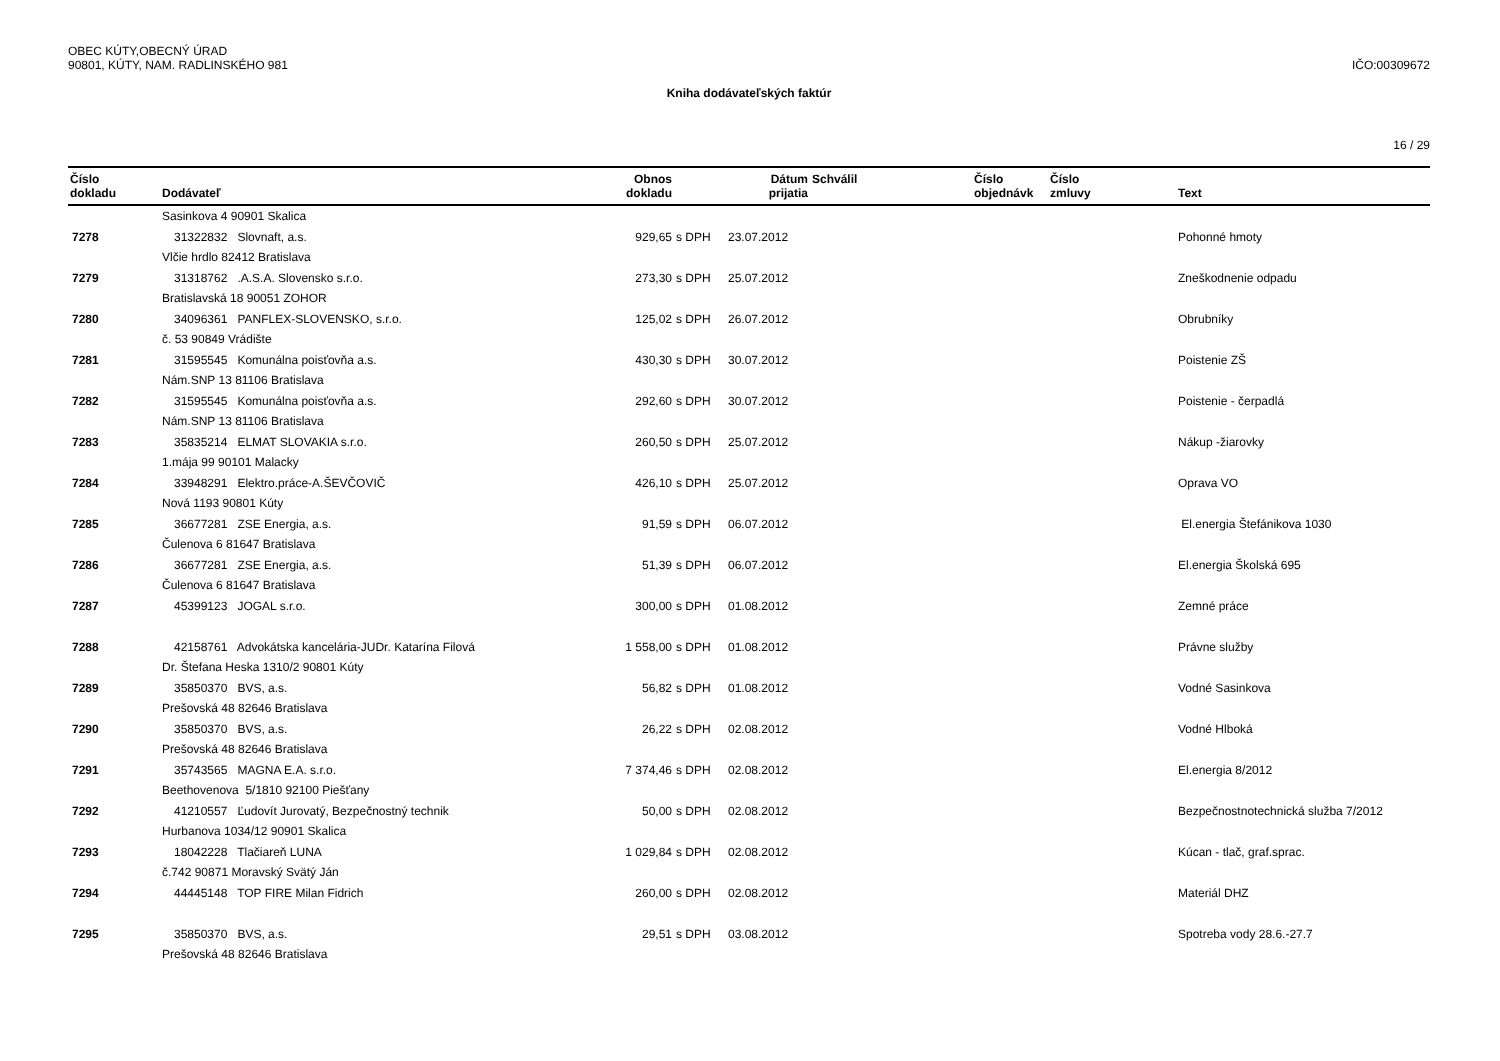OBEC KÚTY,OBECNÝ ÚRAD
90801, KÚTY, NAM. RADLINSKÉHO 981
IČO:00309672
Kniha dodávateľských faktúr
16 / 29
| Číslo dokladu | Dodávateľ | Obnos dokladu | | Dátum prijatia | Schválil | Číslo objednávk | Číslo zmluvy | Text |
| --- | --- | --- | --- | --- | --- | --- | --- | --- |
| | Sasinkova 4 90901 Skalica | | | | | | | |
| 7278 | 31322832 Slovnaft, a.s. | 929,65 | s DPH | 23.07.2012 | | | | Pohonné hmoty |
| | Vlčie hrdlo 82412 Bratislava | | | | | | | |
| 7279 | 31318762 .A.S.A. Slovensko s.r.o. | 273,30 | s DPH | 25.07.2012 | | | | Zneškodnenie odpadu |
| | Bratislavská 18 90051 ZOHOR | | | | | | | |
| 7280 | 34096361 PANFLEX-SLOVENSKO, s.r.o. | 125,02 | s DPH | 26.07.2012 | | | | Obrubníky |
| | č. 53 90849 Vrádište | | | | | | | |
| 7281 | 31595545 Komunálna poisťovňa a.s. | 430,30 | s DPH | 30.07.2012 | | | | Poistenie ZŠ |
| | Nám.SNP 13 81106 Bratislava | | | | | | | |
| 7282 | 31595545 Komunálna poisťovňa a.s. | 292,60 | s DPH | 30.07.2012 | | | | Poistenie - čerpadlá |
| | Nám.SNP 13 81106 Bratislava | | | | | | | |
| 7283 | 35835214 ELMAT SLOVAKIA s.r.o. | 260,50 | s DPH | 25.07.2012 | | | | Nákup -žiarovky |
| | 1.mája 99 90101 Malacky | | | | | | | |
| 7284 | 33948291 Elektro.práce-A.ŠEVČOVIČ | 426,10 | s DPH | 25.07.2012 | | | | Oprava VO |
| | Nová 1193 90801 Kúty | | | | | | | |
| 7285 | 36677281 ZSE Energia, a.s. | 91,59 | s DPH | 06.07.2012 | | | | El.energia Štefánikova 1030 |
| | Čulenova 6 81647 Bratislava | | | | | | | |
| 7286 | 36677281 ZSE Energia, a.s. | 51,39 | s DPH | 06.07.2012 | | | | El.energia Školská 695 |
| | Čulenova 6 81647 Bratislava | | | | | | | |
| 7287 | 45399123 JOGAL s.r.o. | 300,00 | s DPH | 01.08.2012 | | | | Zemné práce |
| 7288 | 42158761 Advokátska kancelária-JUDr. Katarína Filová | 1 558,00 | s DPH | 01.08.2012 | | | | Právne služby |
| | Dr. Štefana Heska 1310/2 90801 Kúty | | | | | | | |
| 7289 | 35850370 BVS, a.s. | 56,82 | s DPH | 01.08.2012 | | | | Vodné Sasinkova |
| | Prešovská 48 82646 Bratislava | | | | | | | |
| 7290 | 35850370 BVS, a.s. | 26,22 | s DPH | 02.08.2012 | | | | Vodné Hlboká |
| | Prešovská 48 82646 Bratislava | | | | | | | |
| 7291 | 35743565 MAGNA E.A. s.r.o. | 7 374,46 | s DPH | 02.08.2012 | | | | El.energia 8/2012 |
| | Beethovenova 5/1810 92100 Piešťany | | | | | | | |
| 7292 | 41210557 Ľudovít Jurovatý, Bezpečnostný technik | 50,00 | s DPH | 02.08.2012 | | | | Bezpečnostnotechnická služba 7/2012 |
| | Hurbanova 1034/12 90901 Skalica | | | | | | | |
| 7293 | 18042228 Tlačiareň LUNA | 1 029,84 | s DPH | 02.08.2012 | | | | Kúcan - tlač, graf.sprac. |
| | č.742 90871 Moravský Svätý Ján | | | | | | | |
| 7294 | 44445148 TOP FIRE Milan Fidrich | 260,00 | s DPH | 02.08.2012 | | | | Materiál DHZ |
| 7295 | 35850370 BVS, a.s. | 29,51 | s DPH | 03.08.2012 | | | | Spotreba vody 28.6.-27.7 |
| | Prešovská 48 82646 Bratislava | | | | | | | |